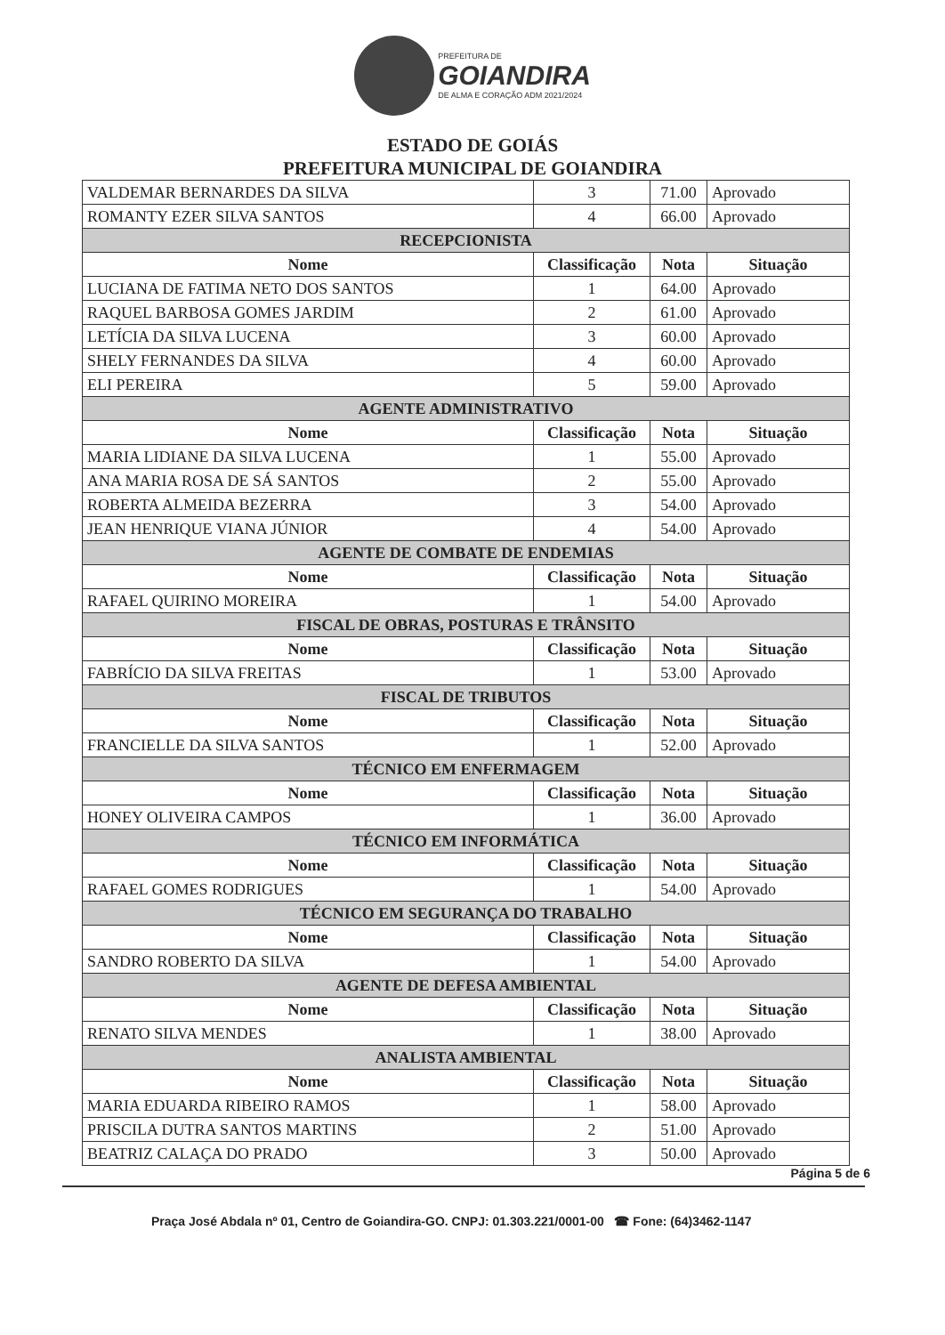PREFEITURA DE GOIANDIRA DE ALMA E CORAÇÃO ADM 2021/2024
ESTADO DE GOIÁS
PREFEITURA MUNICIPAL DE GOIANDIRA
| VALDEMAR BERNARDES DA SILVA | 3 | 71.00 | Aprovado |
| ROMANTY EZER SILVA SANTOS | 4 | 66.00 | Aprovado |
| RECEPCIONISTA | | | |
| Nome | Classificação | Nota | Situação |
| LUCIANA DE FATIMA NETO DOS SANTOS | 1 | 64.00 | Aprovado |
| RAQUEL BARBOSA GOMES JARDIM | 2 | 61.00 | Aprovado |
| LETÍCIA DA SILVA LUCENA | 3 | 60.00 | Aprovado |
| SHELY FERNANDES DA SILVA | 4 | 60.00 | Aprovado |
| ELI PEREIRA | 5 | 59.00 | Aprovado |
| AGENTE ADMINISTRATIVO | | | |
| Nome | Classificação | Nota | Situação |
| MARIA LIDIANE DA SILVA LUCENA | 1 | 55.00 | Aprovado |
| ANA MARIA ROSA DE SÁ SANTOS | 2 | 55.00 | Aprovado |
| ROBERTA ALMEIDA BEZERRA | 3 | 54.00 | Aprovado |
| JEAN HENRIQUE VIANA JÚNIOR | 4 | 54.00 | Aprovado |
| AGENTE DE COMBATE DE ENDEMIAS | | | |
| Nome | Classificação | Nota | Situação |
| RAFAEL QUIRINO MOREIRA | 1 | 54.00 | Aprovado |
| FISCAL DE OBRAS, POSTURAS E TRÂNSITO | | | |
| Nome | Classificação | Nota | Situação |
| FABRÍCIO DA SILVA FREITAS | 1 | 53.00 | Aprovado |
| FISCAL DE TRIBUTOS | | | |
| Nome | Classificação | Nota | Situação |
| FRANCIELLE DA SILVA SANTOS | 1 | 52.00 | Aprovado |
| TÉCNICO EM ENFERMAGEM | | | |
| Nome | Classificação | Nota | Situação |
| HONEY OLIVEIRA CAMPOS | 1 | 36.00 | Aprovado |
| TÉCNICO EM INFORMÁTICA | | | |
| Nome | Classificação | Nota | Situação |
| RAFAEL GOMES RODRIGUES | 1 | 54.00 | Aprovado |
| TÉCNICO EM SEGURANÇA DO TRABALHO | | | |
| Nome | Classificação | Nota | Situação |
| SANDRO ROBERTO DA SILVA | 1 | 54.00 | Aprovado |
| AGENTE DE DEFESA AMBIENTAL | | | |
| Nome | Classificação | Nota | Situação |
| RENATO SILVA MENDES | 1 | 38.00 | Aprovado |
| ANALISTA AMBIENTAL | | | |
| Nome | Classificação | Nota | Situação |
| MARIA EDUARDA RIBEIRO RAMOS | 1 | 58.00 | Aprovado |
| PRISCILA DUTRA SANTOS MARTINS | 2 | 51.00 | Aprovado |
| BEATRIZ CALAÇA DO PRADO | 3 | 50.00 | Aprovado |
Página 5 de 6
Praça José Abdala nº 01, Centro de Goiandira-GO. CNPJ: 01.303.221/0001-00 ☎ Fone: (64)3462-1147